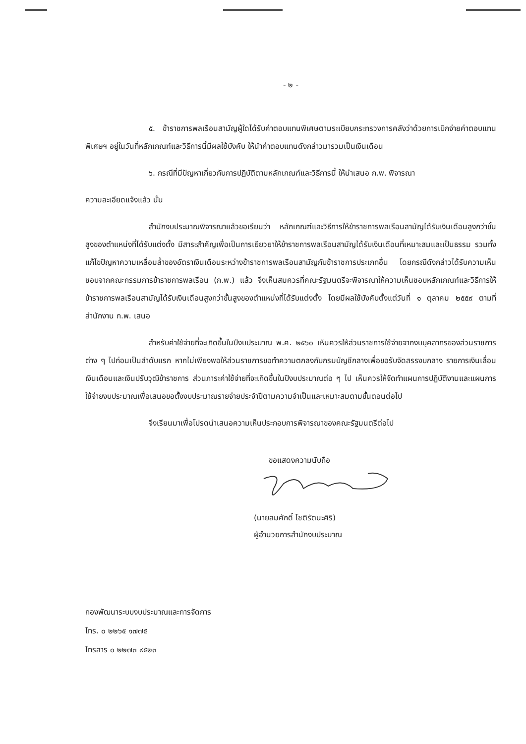- ๒ -
๕. ข้าราชการพลเรือนสามัญผู้ใดได้รับค่าตอบแทนพิเศษตามระเบียบกระทรวงการคลังว่าด้วยการเบิกจ่ายค่าตอบแทนพิเศษฯ อยู่ในวันที่หลักเกณฑ์และวิธีการนี้มีผลใช้บังคับ ให้นำค่าตอบแทนดังกล่าวมารวมเป็นเงินเดือน
๖. กรณีที่มีปัญหาเกี่ยวกับการปฏิบัติตามหลักเกณฑ์และวิธีการนี้ ให้นำเสนอ ก.พ. พิจารณา
ความละเอียดแจ้งแล้ว นั้น
สำนักงบประมาณพิจารณาแล้วขอเรียนว่า หลักเกณฑ์และวิธีการให้ข้าราชการพลเรือนสามัญได้รับเงินเดือนสูงกว่าขั้นสูงของตำแหน่งที่ได้รับแต่งตั้ง มีสาระสำคัญเพื่อเป็นการเยียวยาให้ข้าราชการพลเรือนสามัญได้รับเงินเดือนที่เหมาะสมและเป็นธรรม รวมทั้งแก้ไขปัญหาความเหลื่อมล้ำของอัตราเงินเดือนระหว่างข้าราชการพลเรือนสามัญกับข้าราชการประเภทอื่น โดยกรณีดังกล่าวได้รับความเห็นชอบจากคณะกรรมการข้าราชการพลเรือน (ก.พ.) แล้ว จึงเห็นสมควรที่คณะรัฐมนตรีจะพิจารณาให้ความเห็นชอบหลักเกณฑ์และวิธีการให้ข้าราชการพลเรือนสามัญได้รับเงินเดือนสูงกว่าขั้นสูงของตำแหน่งที่ได้รับแต่งตั้ง โดยมีผลใช้บังคับตั้งแต่วันที่ ๑ ตุลาคม ๒๕๕๙ ตามที่สำนักงาน ก.พ. เสนอ
สำหรับค่าใช้จ่ายที่จะเกิดขึ้นในปีงบประมาณ พ.ศ. ๒๕๖๐ เห็นควรให้ส่วนราชการใช้จ่ายจากงบบุคลากรของส่วนราชการต่าง ๆ ไปก่อนเป็นลำดับแรก หากไม่เพียงพอให้ส่วนราชการขอทำความตกลงกับกรมบัญชีกลางเพื่อขอรับจัดสรรงบกลาง รายการเงินเลื่อนเงินเดือนและเงินปรับวุฒิข้าราชการ ส่วนภาระค่าใช้จ่ายที่จะเกิดขึ้นในปีงบประมาณต่อ ๆ ไป เห็นควรให้จัดทำแผนการปฏิบัติงานและแผนการใช้จ่ายงบประมาณเพื่อเสนอขอตั้งงบประมาณรายจ่ายประจำปีตามความจำเป็นและเหมาะสมตามขั้นตอนต่อไป
จึงเรียนมาเพื่อโปรดนำเสนอความเห็นประกอบการพิจารณาของคณะรัฐมนตรีต่อไป
ขอแสดงความนับถือ
(นายสมศักดิ์ โชติรัตนะศิริ)
ผู้อำนวยการสำนักงบประมาณ
กองพัฒนาระบบงบประมาณและการจัดการ
โทร. ๐ ๒๒๖๕ ๑๗๗๕
โทรสาร ๐ ๒๒๗๓ ๙๕๒๓